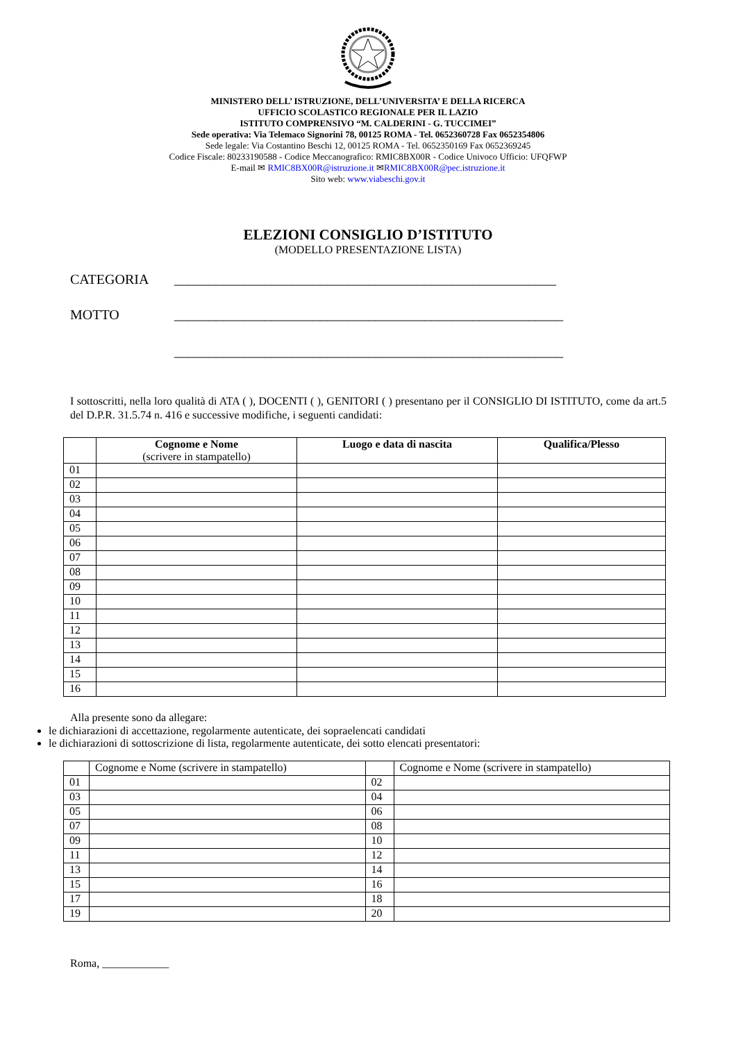MINISTERO DELL’ ISTRUZIONE, DELL’UNIVERSITA’ E DELLA RICERCA
UFFICIO SCOLASTICO REGIONALE PER IL LAZIO
ISTITUTO COMPRENSIVO “M. CALDERINI - G. TUCCIMEI”
Sede operativa: Via Telemaco Signorini 78, 00125 ROMA - Tel. 0652360728 Fax 0652354806
Sede legale: Via Costantino Beschi 12, 00125 ROMA - Tel. 0652350169 Fax 0652369245
Codice Fiscale: 80233190588 - Codice Meccanografico: RMIC8BX00R - Codice Univoco Ufficio: UFQFWP
E-mail ✉ RMIC8BX00R@istruzione.it ✉RMIC8BX00R@pec.istruzione.it
Sito web: www.viabeschi.gov.it
ELEZIONI CONSIGLIO D’ISTITUTO
(MODELLO PRESENTAZIONE LISTA)
CATEGORIA _______________________________________________________
MOTTO ________________________________________________________
________________________________________________________
I sottoscritti, nella loro qualità di ATA ( ), DOCENTI ( ), GENITORI ( ) presentano per il CONSIGLIO DI ISTITUTO, come da art.5 del D.P.R. 31.5.74 n. 416 e successive modifiche, i seguenti candidati:
| | Cognome e Nome (scrivere in stampatello) | Luogo e data di nascita | Qualifica/Plesso |
| --- | --- | --- | --- |
| 01 | | | |
| 02 | | | |
| 03 | | | |
| 04 | | | |
| 05 | | | |
| 06 | | | |
| 07 | | | |
| 08 | | | |
| 09 | | | |
| 10 | | | |
| 11 | | | |
| 12 | | | |
| 13 | | | |
| 14 | | | |
| 15 | | | |
| 16 | | | |
Alla presente sono da allegare:
le dichiarazioni di accettazione, regolarmente autenticate, dei sopraelencati candidati
le dichiarazioni di sottoscrizione di lista, regolarmente autenticate, dei sotto elencati presentatori:
| | Cognome e Nome (scrivere in stampatello) | | Cognome e Nome (scrivere in stampatello) |
| 01 | | 02 | |
| 03 | | 04 | |
| 05 | | 06 | |
| 07 | | 08 | |
| 09 | | 10 | |
| 11 | | 12 | |
| 13 | | 14 | |
| 15 | | 16 | |
| 17 | | 18 | |
| 19 | | 20 | |
Roma, ____________